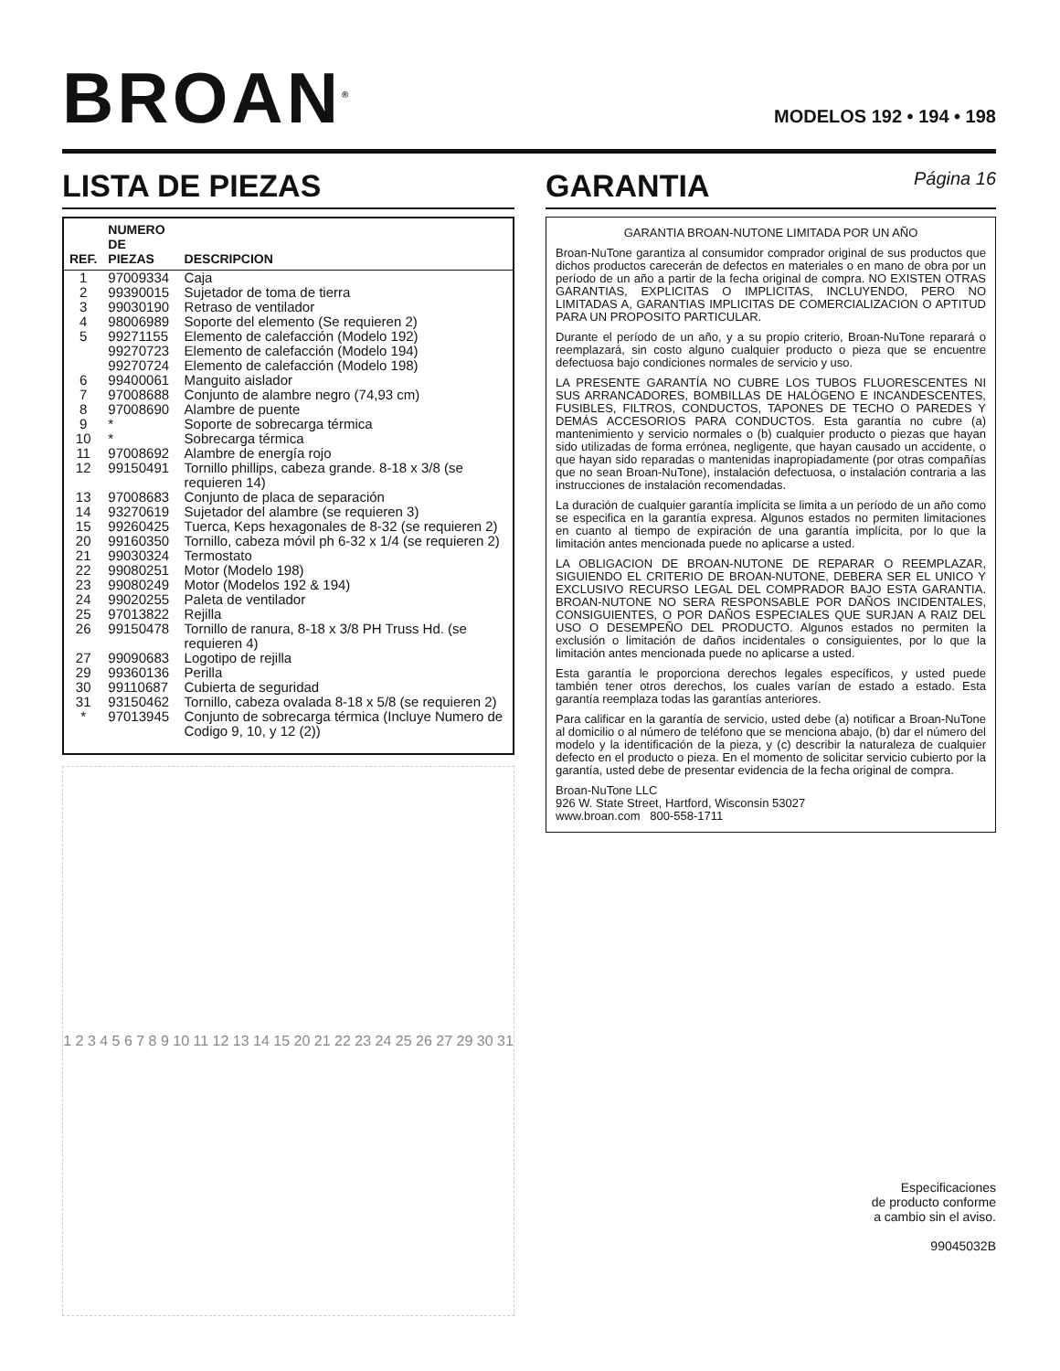BROAN<sup>®</sup>
MODELOS 192 • 194 • 198
LISTA DE PIEZAS
| REF. | NUMERO DE PIEZAS | DESCRIPCION |
| --- | --- | --- |
| 1 | 97009334 | Caja |
| 2 | 99390015 | Sujetador de toma de tierra |
| 3 | 99030190 | Retraso de ventilador |
| 4 | 98006989 | Soporte del elemento (Se requieren 2) |
| 5 | 99271155 | Elemento de calefacción (Modelo 192) |
| | 99270723 | Elemento de calefacción (Modelo 194) |
| | 99270724 | Elemento de calefacción (Modelo 198) |
| 6 | 99400061 | Manguito aislador |
| 7 | 97008688 | Conjunto de alambre negro (74,93 cm) |
| 8 | 97008690 | Alambre de puente |
| 9 | * | Soporte de sobrecarga térmica |
| 10 | * | Sobrecarga térmica |
| 11 | 97008692 | Alambre de energía rojo |
| 12 | 99150491 | Tornillo phillips, cabeza grande. 8-18 x 3/8 (se requieren 14) |
| 13 | 97008683 | Conjunto de placa de separación |
| 14 | 93270619 | Sujetador del alambre (se requieren 3) |
| 15 | 99260425 | Tuerca, Keps hexagonales de 8-32 (se requieren 2) |
| 20 | 99160350 | Tornillo, cabeza móvil ph 6-32 x 1/4 (se requieren 2) |
| 21 | 99030324 | Termostato |
| 22 | 99080251 | Motor (Modelo 198) |
| 23 | 99080249 | Motor (Modelos 192 & 194) |
| 24 | 99020255 | Paleta de ventilador |
| 25 | 97013822 | Rejilla |
| 26 | 99150478 | Tornillo de ranura, 8-18 x 3/8 PH Truss Hd. (se requieren 4) |
| 27 | 99090683 | Logotipo de rejilla |
| 29 | 99360136 | Perilla |
| 30 | 99110687 | Cubierta de seguridad |
| 31 | 93150462 | Tornillo, cabeza ovalada 8-18 x 5/8 (se requieren 2) |
| * | 97013945 | Conjunto de sobrecarga térmica (Incluye Numero de Codigo 9, 10, y 12 (2)) |
1 2 3 4 5 6 7 8 9 10 11 12 13 14 15 20 21 22 23 24 25 26 27 29 30 31
GARANTIA Página 16
GARANTIA BROAN-NUTONE LIMITADA POR UN AÑO
Broan-NuTone garantiza al consumidor comprador original de sus productos que dichos productos carecerán de defectos en materiales o en mano de obra por un período de un año a partir de la fecha original de compra. NO EXISTEN OTRAS GARANTIAS, EXPLICITAS O IMPLICITAS, INCLUYENDO, PERO NO LIMITADAS A, GARANTIAS IMPLICITAS DE COMERCIALIZACION O APTITUD PARA UN PROPOSITO PARTICULAR.
Durante el período de un año, y a su propio criterio, Broan-NuTone reparará o reemplazará, sin costo alguno cualquier producto o pieza que se encuentre defectuosa bajo condiciones normales de servicio y uso.
LA PRESENTE GARANTÍA NO CUBRE LOS TUBOS FLUORESCENTES NI SUS ARRANCADORES, BOMBILLAS DE HALÓGENO E INCANDESCENTES, FUSIBLES, FILTROS, CONDUCTOS, TAPONES DE TECHO O PAREDES Y DEMÁS ACCESORIOS PARA CONDUCTOS. Esta garantía no cubre (a) mantenimiento y servicio normales o (b) cualquier producto o piezas que hayan sido utilizadas de forma errónea, negligente, que hayan causado un accidente, o que hayan sido reparadas o mantenidas inapropiadamente (por otras compañías que no sean Broan-NuTone), instalación defectuosa, o instalación contraria a las instrucciones de instalación recomendadas.
La duración de cualquier garantía implícita se limita a un período de un año como se especifica en la garantía expresa. Algunos estados no permiten limitaciones en cuanto al tiempo de expiración de una garantía implícita, por lo que la limitación antes mencionada puede no aplicarse a usted.
LA OBLIGACION DE BROAN-NUTONE DE REPARAR O REEMPLAZAR, SIGUIENDO EL CRITERIO DE BROAN-NUTONE, DEBERA SER EL UNICO Y EXCLUSIVO RECURSO LEGAL DEL COMPRADOR BAJO ESTA GARANTIA. BROAN-NUTONE NO SERA RESPONSABLE POR DAÑOS INCIDENTALES, CONSIGUIENTES, O POR DAÑOS ESPECIALES QUE SURJAN A RAIZ DEL USO O DESEMPEÑO DEL PRODUCTO. Algunos estados no permiten la exclusión o limitación de daños incidentales o consiguientes, por lo que la limitación antes mencionada puede no aplicarse a usted.
Esta garantía le proporciona derechos legales específicos, y usted puede también tener otros derechos, los cuales varían de estado a estado. Esta garantía reemplaza todas las garantías anteriores.
Para calificar en la garantía de servicio, usted debe (a) notificar a Broan-NuTone al domicilio o al número de teléfono que se menciona abajo, (b) dar el número del modelo y la identificación de la pieza, y (c) describir la naturaleza de cualquier defecto en el producto o pieza. En el momento de solicitar servicio cubierto por la garantía, usted debe de presentar evidencia de la fecha original de compra.
Broan-NuTone LLC
926 W. State Street, Hartford, Wisconsin 53027
www.broan.com 800-558-1711
Especificaciones
de producto conforme
a cambio sin el aviso.
99045032B